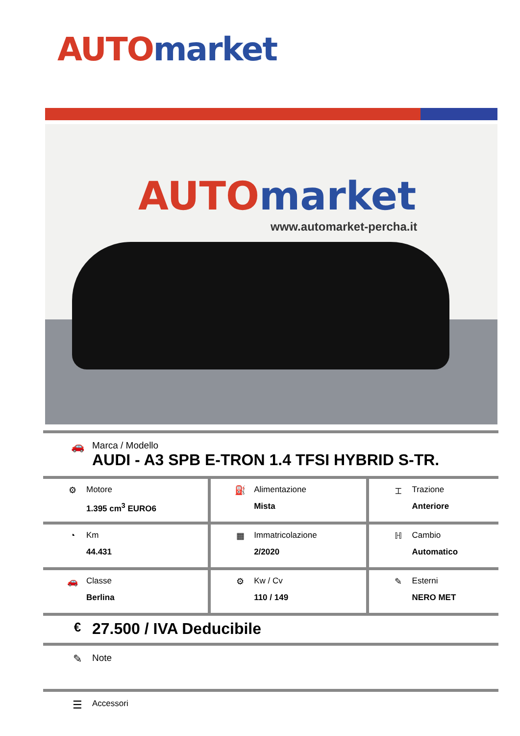AUTO market
AUTO market
www.automarket-percha.it
🚗
Marca / Modello
AUDI - A3 SPB E-TRON 1.4 TFSI HYBRID S-TR.
| ⚙ Motore 1.395 cm<sup>3</sup> EURO6 | ⛽ Alimentazione Mista | ⌶ Trazione Anteriore |
| ◔ Km 44.431 | ▦ Immatricolazione 2/2020 | ℍ Cambio Automatico |
| 🚗 Classe Berlina | ⚙ Kw / Cv 110 / 149 | ✎ Esterni NERO MET |
€
27.500 / IVA Deducibile
✎
Note
☰
Accessori